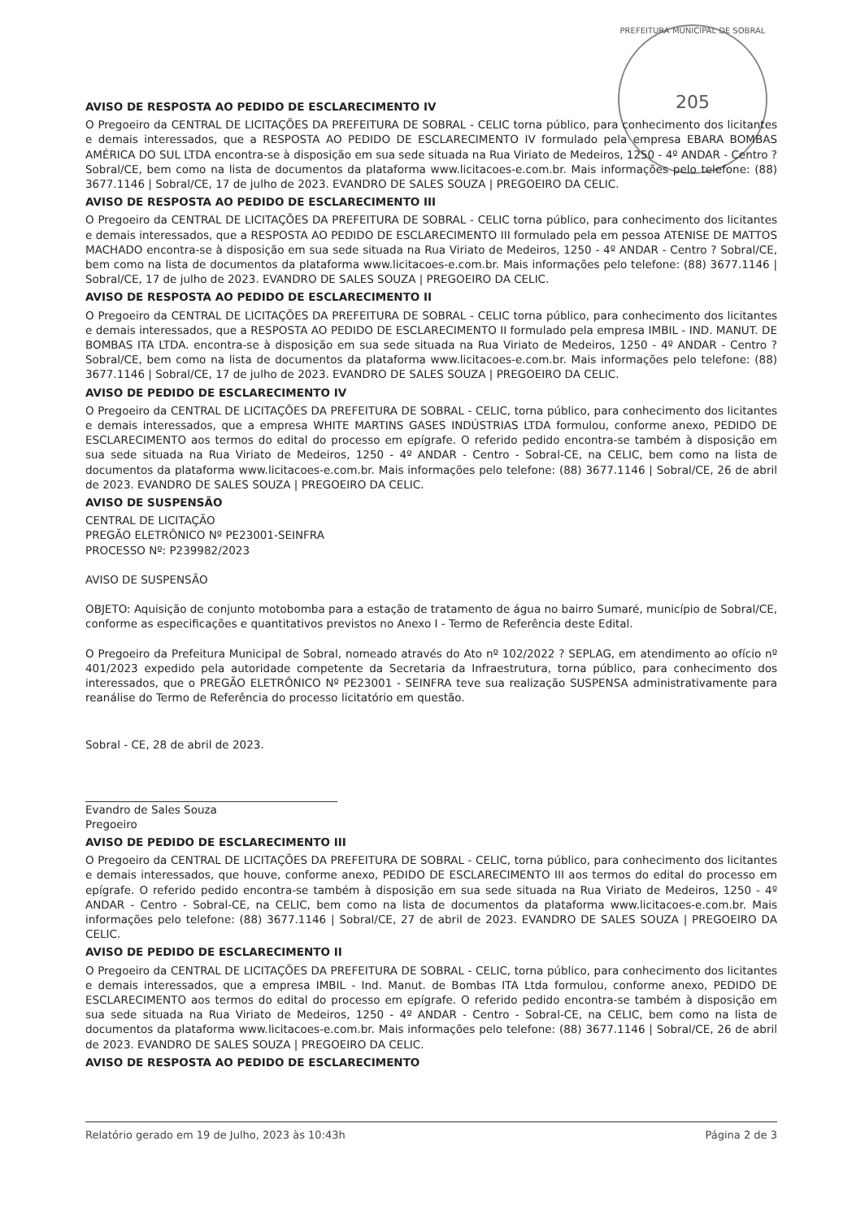PREFEITURA MUNICIPAL DE SOBRAL
205
AVISO DE RESPOSTA AO PEDIDO DE ESCLARECIMENTO IV
O Pregoeiro da CENTRAL DE LICITAÇÕES DA PREFEITURA DE SOBRAL - CELIC torna público, para conhecimento dos licitantes e demais interessados, que a RESPOSTA AO PEDIDO DE ESCLARECIMENTO IV formulado pela empresa EBARA BOMBAS AMÉRICA DO SUL LTDA encontra-se à disposição em sua sede situada na Rua Viriato de Medeiros, 1250 - 4º ANDAR - Centro ? Sobral/CE, bem como na lista de documentos da plataforma www.licitacoes-e.com.br. Mais informações pelo telefone: (88) 3677.1146 | Sobral/CE, 17 de julho de 2023. EVANDRO DE SALES SOUZA | PREGOEIRO DA CELIC.
AVISO DE RESPOSTA AO PEDIDO DE ESCLARECIMENTO III
O Pregoeiro da CENTRAL DE LICITAÇÕES DA PREFEITURA DE SOBRAL - CELIC torna público, para conhecimento dos licitantes e demais interessados, que a RESPOSTA AO PEDIDO DE ESCLARECIMENTO III formulado pela em pessoa ATENISE DE MATTOS MACHADO encontra-se à disposição em sua sede situada na Rua Viriato de Medeiros, 1250 - 4º ANDAR - Centro ? Sobral/CE, bem como na lista de documentos da plataforma www.licitacoes-e.com.br. Mais informações pelo telefone: (88) 3677.1146 | Sobral/CE, 17 de julho de 2023. EVANDRO DE SALES SOUZA | PREGOEIRO DA CELIC.
AVISO DE RESPOSTA AO PEDIDO DE ESCLARECIMENTO II
O Pregoeiro da CENTRAL DE LICITAÇÕES DA PREFEITURA DE SOBRAL - CELIC torna público, para conhecimento dos licitantes e demais interessados, que a RESPOSTA AO PEDIDO DE ESCLARECIMENTO II formulado pela empresa IMBIL - IND. MANUT. DE BOMBAS ITA LTDA. encontra-se à disposição em sua sede situada na Rua Viriato de Medeiros, 1250 - 4º ANDAR - Centro ? Sobral/CE, bem como na lista de documentos da plataforma www.licitacoes-e.com.br. Mais informações pelo telefone: (88) 3677.1146 | Sobral/CE, 17 de julho de 2023. EVANDRO DE SALES SOUZA | PREGOEIRO DA CELIC.
AVISO DE PEDIDO DE ESCLARECIMENTO IV
O Pregoeiro da CENTRAL DE LICITAÇÕES DA PREFEITURA DE SOBRAL - CELIC, torna público, para conhecimento dos licitantes e demais interessados, que a empresa WHITE MARTINS GASES INDÚSTRIAS LTDA formulou, conforme anexo, PEDIDO DE ESCLARECIMENTO aos termos do edital do processo em epígrafe. O referido pedido encontra-se também à disposição em sua sede situada na Rua Viriato de Medeiros, 1250 - 4º ANDAR - Centro - Sobral-CE, na CELIC, bem como na lista de documentos da plataforma www.licitacoes-e.com.br. Mais informações pelo telefone: (88) 3677.1146 | Sobral/CE, 26 de abril de 2023. EVANDRO DE SALES SOUZA | PREGOEIRO DA CELIC.
AVISO DE SUSPENSÃO
CENTRAL DE LICITAÇÃO
PREGÃO ELETRÔNICO Nº PE23001-SEINFRA
PROCESSO Nº: P239982/2023
AVISO DE SUSPENSÃO
OBJETO: Aquisição de conjunto motobomba para a estação de tratamento de água no bairro Sumaré, município de Sobral/CE, conforme as especificações e quantitativos previstos no Anexo I - Termo de Referência deste Edital.
O Pregoeiro da Prefeitura Municipal de Sobral, nomeado através do Ato nº 102/2022 ? SEPLAG, em atendimento ao ofício nº 401/2023 expedido pela autoridade competente da Secretaria da Infraestrutura, torna público, para conhecimento dos interessados, que o PREGÃO ELETRÔNICO Nº PE23001 - SEINFRA teve sua realização SUSPENSA administrativamente para reanálise do Termo de Referência do processo licitatório em questão.
Sobral - CE, 28 de abril de 2023.
Evandro de Sales Souza
Pregoeiro
AVISO DE PEDIDO DE ESCLARECIMENTO III
O Pregoeiro da CENTRAL DE LICITAÇÕES DA PREFEITURA DE SOBRAL - CELIC, torna público, para conhecimento dos licitantes e demais interessados, que houve, conforme anexo, PEDIDO DE ESCLARECIMENTO III aos termos do edital do processo em epígrafe. O referido pedido encontra-se também à disposição em sua sede situada na Rua Viriato de Medeiros, 1250 - 4º ANDAR - Centro - Sobral-CE, na CELIC, bem como na lista de documentos da plataforma www.licitacoes-e.com.br. Mais informações pelo telefone: (88) 3677.1146 | Sobral/CE, 27 de abril de 2023. EVANDRO DE SALES SOUZA | PREGOEIRO DA CELIC.
AVISO DE PEDIDO DE ESCLARECIMENTO II
O Pregoeiro da CENTRAL DE LICITAÇÕES DA PREFEITURA DE SOBRAL - CELIC, torna público, para conhecimento dos licitantes e demais interessados, que a empresa IMBIL - Ind. Manut. de Bombas ITA Ltda formulou, conforme anexo, PEDIDO DE ESCLARECIMENTO aos termos do edital do processo em epígrafe. O referido pedido encontra-se também à disposição em sua sede situada na Rua Viriato de Medeiros, 1250 - 4º ANDAR - Centro - Sobral-CE, na CELIC, bem como na lista de documentos da plataforma www.licitacoes-e.com.br. Mais informações pelo telefone: (88) 3677.1146 | Sobral/CE, 26 de abril de 2023. EVANDRO DE SALES SOUZA | PREGOEIRO DA CELIC.
AVISO DE RESPOSTA AO PEDIDO DE ESCLARECIMENTO
Relatório gerado em 19 de Julho, 2023 às 10:43h Página 2 de 3